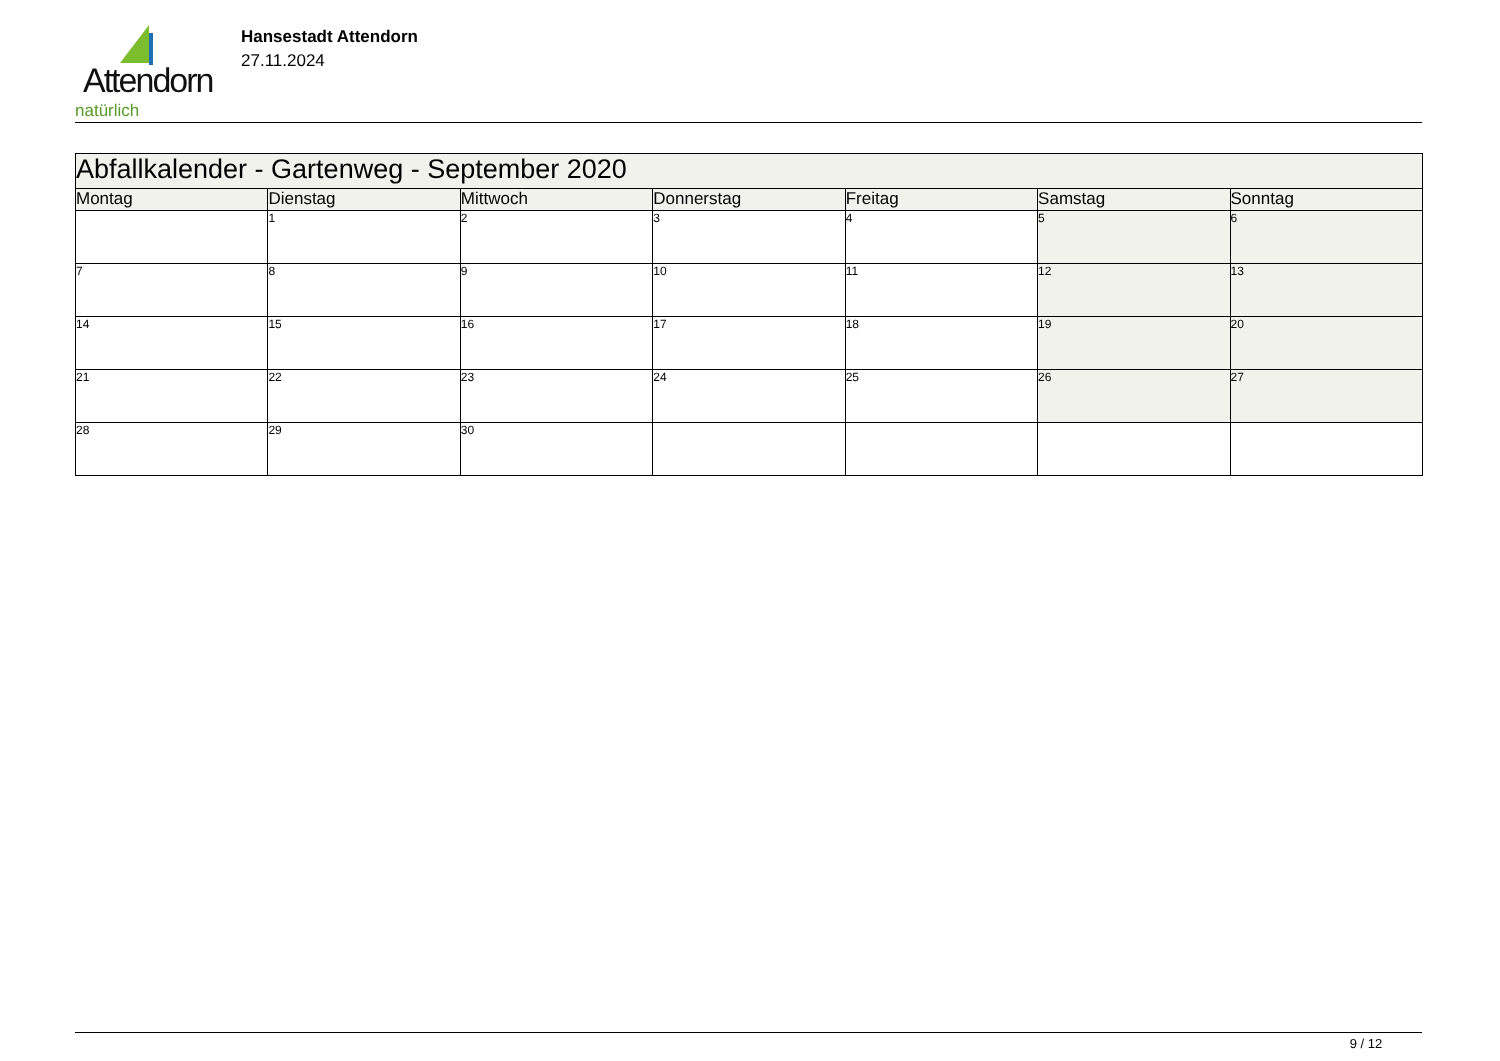Attendorn
natürlich
Hansestadt Attendorn
27.11.2024
| Abfallkalender - Gartenweg - September 2020 | | | | | | |
| Montag | Dienstag | Mittwoch | Donnerstag | Freitag | Samstag | Sonntag |
| | 1 | 2 | 3 | 4 | 5 | 6 |
| 7 | 8 | 9 | 10 | 11 | 12 | 13 |
| 14 | 15 | 16 | 17 | 18 | 19 | 20 |
| 21 | 22 | 23 | 24 | 25 | 26 | 27 |
| 28 | 29 | 30 | | | | |
9 / 12